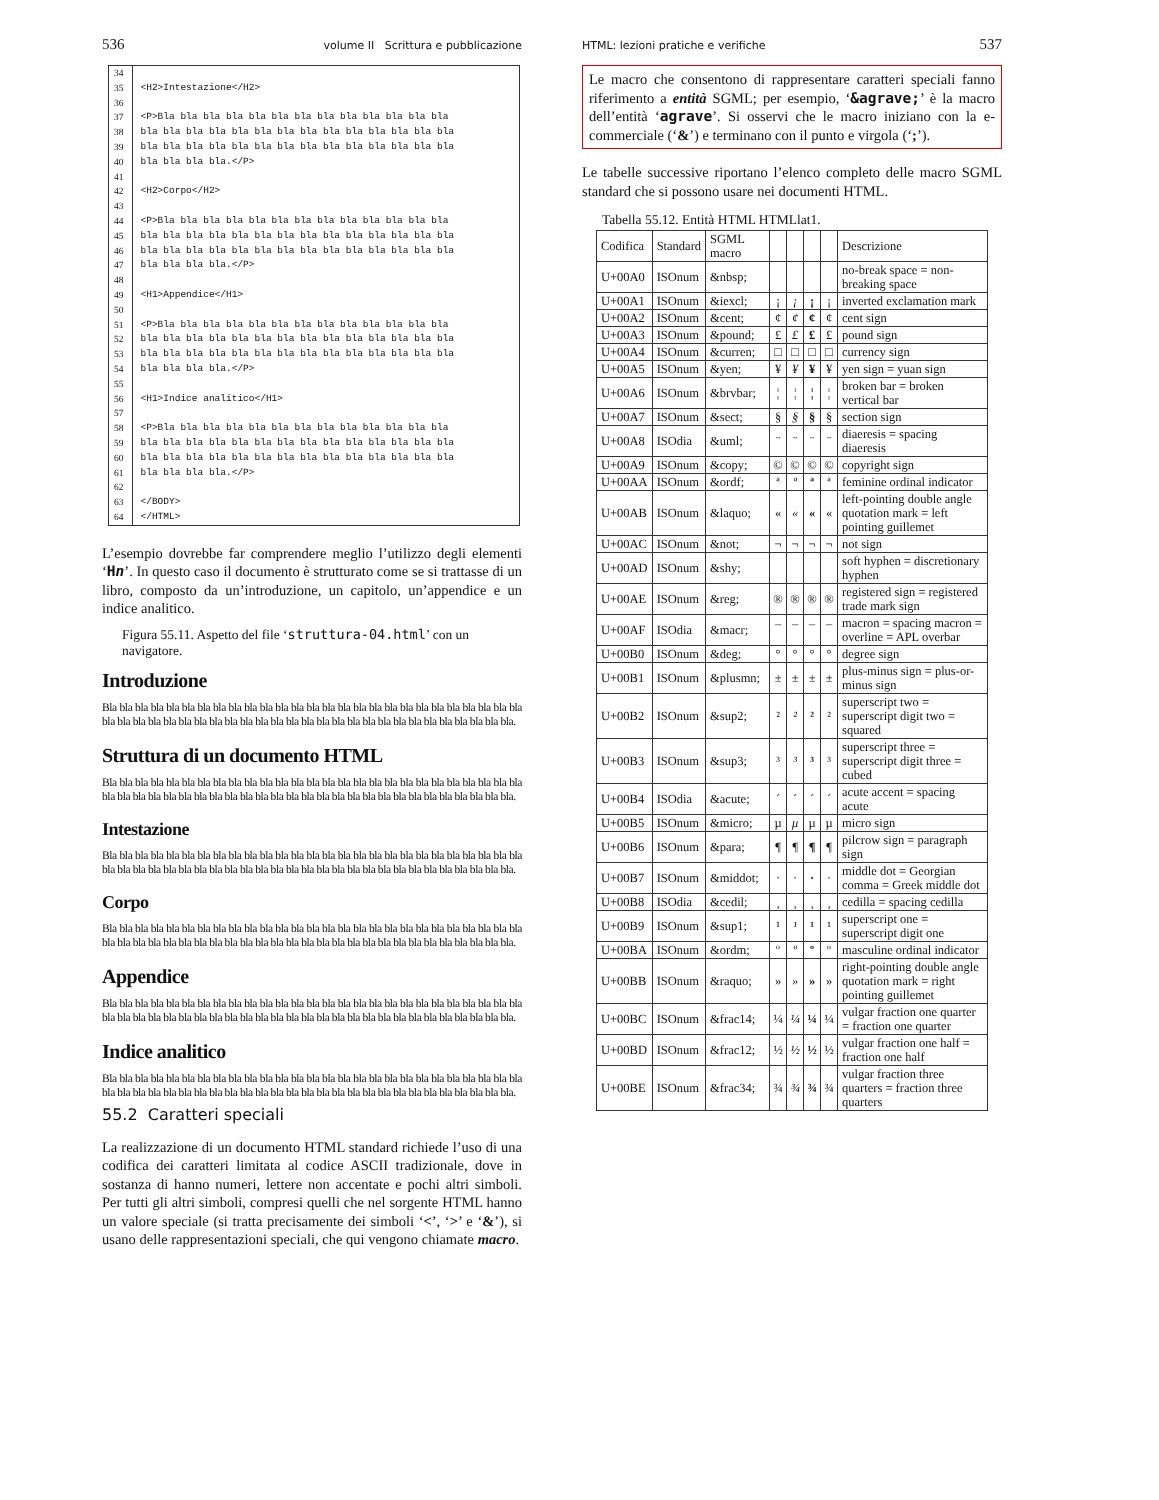536 volume II Scrittura e pubblicazione
34
35
36
37
38
39
40
41
42
43
44
45
46
47
48
49
50
51
52
53
54
55
56
57
58
59
60
61
62
63
64
<H2>Intestazione</H2> <P>Bla bla bla bla bla bla bla bla bla bla bla bla bla bla bla bla bla bla bla bla bla bla bla bla bla bla bla bla bla bla bla bla bla bla bla bla bla bla bla bla bla bla bla bla bla.</P> <H2>Corpo</H2> <P>Bla bla bla bla bla bla bla bla bla bla bla bla bla bla bla bla bla bla bla bla bla bla bla bla bla bla bla bla bla bla bla bla bla bla bla bla bla bla bla bla bla bla bla bla bla.</P> <H1>Appendice</H1> <P>Bla bla bla bla bla bla bla bla bla bla bla bla bla bla bla bla bla bla bla bla bla bla bla bla bla bla bla bla bla bla bla bla bla bla bla bla bla bla bla bla bla bla bla bla bla.</P> <H1>Indice analitico</H1> <P>Bla bla bla bla bla bla bla bla bla bla bla bla bla bla bla bla bla bla bla bla bla bla bla bla bla bla bla bla bla bla bla bla bla bla bla bla bla bla bla bla bla bla bla bla bla.</P> </BODY> </HTML>
L’esempio dovrebbe far comprendere meglio l’utilizzo degli elementi ‘Hn’. In questo caso il documento è strutturato come se si trattasse di un libro, composto da un’introduzione, un capitolo, un’appendice e un indice analitico.
Figura 55.11. Aspetto del file ‘struttura-04.html’ con un navigatore.
Introduzione
Bla bla bla bla bla bla bla bla bla bla bla bla bla bla bla bla bla bla bla bla bla bla bla bla bla bla bla bla bla bla bla bla bla bla bla bla bla bla bla bla bla bla bla bla bla bla bla bla bla bla bla bla bla bla.
Struttura di un documento HTML
Bla bla bla bla bla bla bla bla bla bla bla bla bla bla bla bla bla bla bla bla bla bla bla bla bla bla bla bla bla bla bla bla bla bla bla bla bla bla bla bla bla bla bla bla bla bla bla bla bla bla bla bla bla bla.
Intestazione
Bla bla bla bla bla bla bla bla bla bla bla bla bla bla bla bla bla bla bla bla bla bla bla bla bla bla bla bla bla bla bla bla bla bla bla bla bla bla bla bla bla bla bla bla bla bla bla bla bla bla bla bla bla bla.
Corpo
Bla bla bla bla bla bla bla bla bla bla bla bla bla bla bla bla bla bla bla bla bla bla bla bla bla bla bla bla bla bla bla bla bla bla bla bla bla bla bla bla bla bla bla bla bla bla bla bla bla bla bla bla bla bla.
Appendice
Bla bla bla bla bla bla bla bla bla bla bla bla bla bla bla bla bla bla bla bla bla bla bla bla bla bla bla bla bla bla bla bla bla bla bla bla bla bla bla bla bla bla bla bla bla bla bla bla bla bla bla bla bla bla.
Indice analitico
Bla bla bla bla bla bla bla bla bla bla bla bla bla bla bla bla bla bla bla bla bla bla bla bla bla bla bla bla bla bla bla bla bla bla bla bla bla bla bla bla bla bla bla bla bla bla bla bla bla bla bla bla bla bla.
55.2 Caratteri speciali
La realizzazione di un documento HTML standard richiede l’uso di una codifica dei caratteri limitata al codice ASCII tradizionale, dove in sostanza di hanno numeri, lettere non accentate e pochi altri simboli. Per tutti gli altri simboli, compresi quelli che nel sorgente HTML hanno un valore speciale (si tratta precisamente dei simboli ‘<’, ‘>’ e ‘&’), si usano delle rappresentazioni speciali, che qui vengono chiamate macro.
HTML: lezioni pratiche e verifiche 537
Le macro che consentono di rappresentare caratteri speciali fanno riferimento a entità SGML; per esempio, ‘&agrave;’ è la macro dell’entità ‘agrave’. Si osservi che le macro iniziano con la e-commerciale (‘&’) e terminano con il punto e virgola (‘;’).
Le tabelle successive riportano l’elenco completo delle macro SGML standard che si possono usare nei documenti HTML.
Tabella 55.12. Entità HTML HTMLlat1.
| Codifica | Standard | SGML macro | | | | | Descrizione |
| --- | --- | --- | --- | --- | --- | --- | --- |
| U+00A0 | ISOnum | &nbsp; | | | | | no-break space = non-breaking space |
| U+00A1 | ISOnum | &iexcl; | ¡ | ¡ | ¡ | ¡ | inverted exclamation mark |
| U+00A2 | ISOnum | &cent; | ¢ | ¢ | ¢ | ¢ | cent sign |
| U+00A3 | ISOnum | &pound; | £ | £ | £ | £ | pound sign |
| U+00A4 | ISOnum | &curren; | □ | □ | □ | □ | currency sign |
| U+00A5 | ISOnum | &yen; | ¥ | ¥ | ¥ | ¥ | yen sign = yuan sign |
| U+00A6 | ISOnum | &brvbar; | ¦ | ¦ | ¦ | ¦ | broken bar = broken vertical bar |
| U+00A7 | ISOnum | &sect; | § | § | § | § | section sign |
| U+00A8 | ISOdia | &uml; | ¨ | ¨ | ¨ | ¨ | diaeresis = spacing diaeresis |
| U+00A9 | ISOnum | &copy; | © | © | © | © | copyright sign |
| U+00AA | ISOnum | &ordf; | ª | ª | ª | ª | feminine ordinal indicator |
| U+00AB | ISOnum | &laquo; | « | « | « | « | left-pointing double angle quotation mark = left pointing guillemet |
| U+00AC | ISOnum | &not; | ¬ | ¬ | ¬ | ¬ | not sign |
| U+00AD | ISOnum | &shy; | | | | | soft hyphen = discretionary hyphen |
| U+00AE | ISOnum | &reg; | ® | ® | ® | ® | registered sign = registered trade mark sign |
| U+00AF | ISOdia | &macr; | ¯ | ¯ | ¯ | ¯ | macron = spacing macron = overline = APL overbar |
| U+00B0 | ISOnum | &deg; | ° | ° | ° | ° | degree sign |
| U+00B1 | ISOnum | &plusmn; | ± | ± | ± | ± | plus-minus sign = plus-or-minus sign |
| U+00B2 | ISOnum | &sup2; | ² | ² | ² | ² | superscript two = superscript digit two = squared |
| U+00B3 | ISOnum | &sup3; | ³ | ³ | ³ | ³ | superscript three = superscript digit three = cubed |
| U+00B4 | ISOdia | &acute; | ´ | ´ | ´ | ´ | acute accent = spacing acute |
| U+00B5 | ISOnum | &micro; | µ | µ | µ | µ | micro sign |
| U+00B6 | ISOnum | &para; | ¶ | ¶ | ¶ | ¶ | pilcrow sign = paragraph sign |
| U+00B7 | ISOnum | &middot; | · | · | · | · | middle dot = Georgian comma = Greek middle dot |
| U+00B8 | ISOdia | &cedil; | ¸ | ¸ | ¸ | ¸ | cedilla = spacing cedilla |
| U+00B9 | ISOnum | &sup1; | ¹ | ¹ | ¹ | ¹ | superscript one = superscript digit one |
| U+00BA | ISOnum | &ordm; | º | º | º | º | masculine ordinal indicator |
| U+00BB | ISOnum | &raquo; | » | » | » | » | right-pointing double angle quotation mark = right pointing guillemet |
| U+00BC | ISOnum | &frac14; | ¼ | ¼ | ¼ | ¼ | vulgar fraction one quarter = fraction one quarter |
| U+00BD | ISOnum | &frac12; | ½ | ½ | ½ | ½ | vulgar fraction one half = fraction one half |
| U+00BE | ISOnum | &frac34; | ¾ | ¾ | ¾ | ¾ | vulgar fraction three quarters = fraction three quarters |